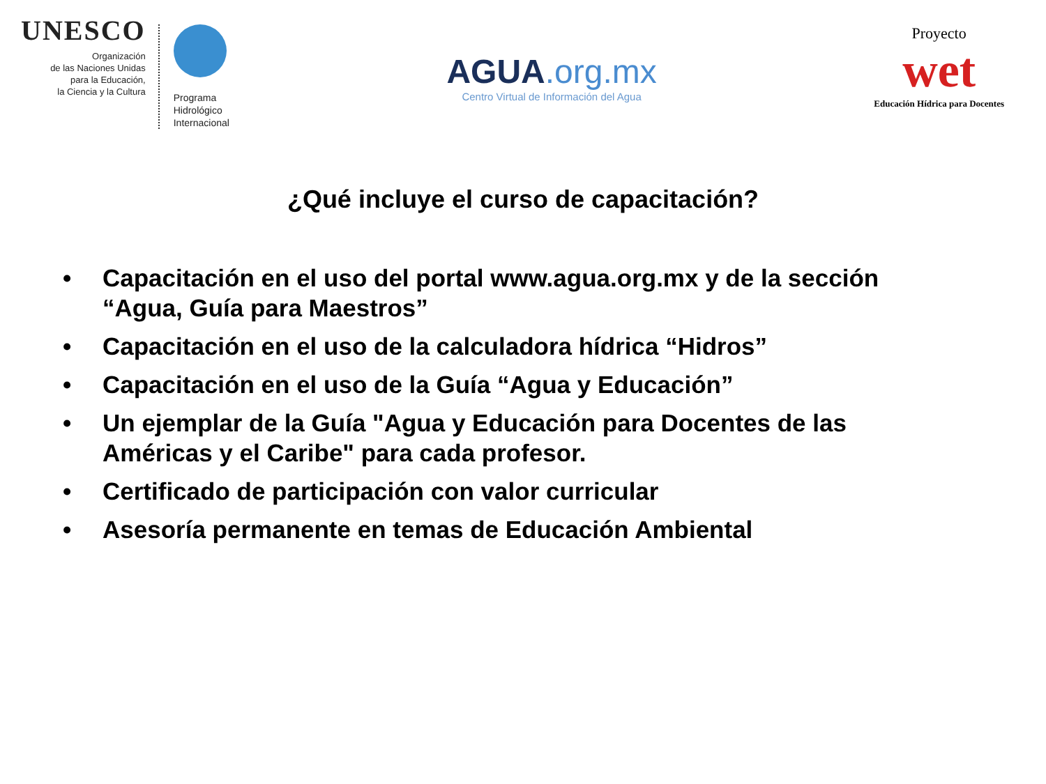UNESCO
Organización
de las Naciones Unidas
para la Educación,
la Ciencia y la Cultura
Programa
Hidrológico
Internacional
AGUA.org.mx
Centro Virtual de Información del Agua
Proyecto
wet
Educación Hídrica para Docentes
¿Qué incluye el curso de capacitación?
• Capacitación en el uso del portal www.agua.org.mx y de la sección “Agua, Guía para Maestros”
• Capacitación en el uso de la calculadora hídrica “Hidros”
• Capacitación en el uso de la Guía “Agua y Educación”
• Un ejemplar de la Guía "Agua y Educación para Docentes de las Américas y el Caribe" para cada profesor.
• Certificado de participación con valor curricular
• Asesoría permanente en temas de Educación Ambiental